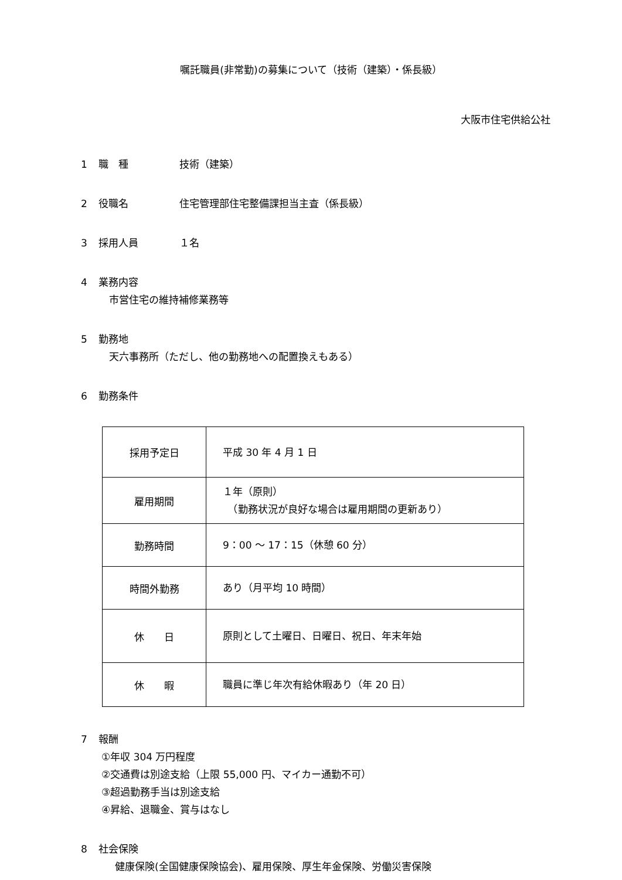嘱託職員(非常勤)の募集について（技術（建築）・係長級）
大阪市住宅供給公社
1 職　種 技術（建築）
2 役職名 住宅管理部住宅整備課担当主査（係長級）
3 採用人員 １名
4 業務内容
市営住宅の維持補修業務等
5 勤務地
天六事務所（ただし、他の勤務地への配置換えもある）
6 勤務条件
| 採用予定日 | 平成 30 年 4 月 1 日 |
| 雇用期間 | １年（原則） （勤務状況が良好な場合は雇用期間の更新あり） |
| 勤務時間 | 9：00 ～ 17：15（休憩 60 分） |
| 時間外勤務 | あり（月平均 10 時間） |
| 休 日 | 原則として土曜日、日曜日、祝日、年末年始 |
| 休 暇 | 職員に準じ年次有給休暇あり（年 20 日） |
7 報酬
①年収 304 万円程度
②交通費は別途支給（上限 55,000 円、マイカー通勤不可）
③超過勤務手当は別途支給
④昇給、退職金、賞与はなし
8 社会保険
健康保険(全国健康保険協会)、雇用保険、厚生年金保険、労働災害保険